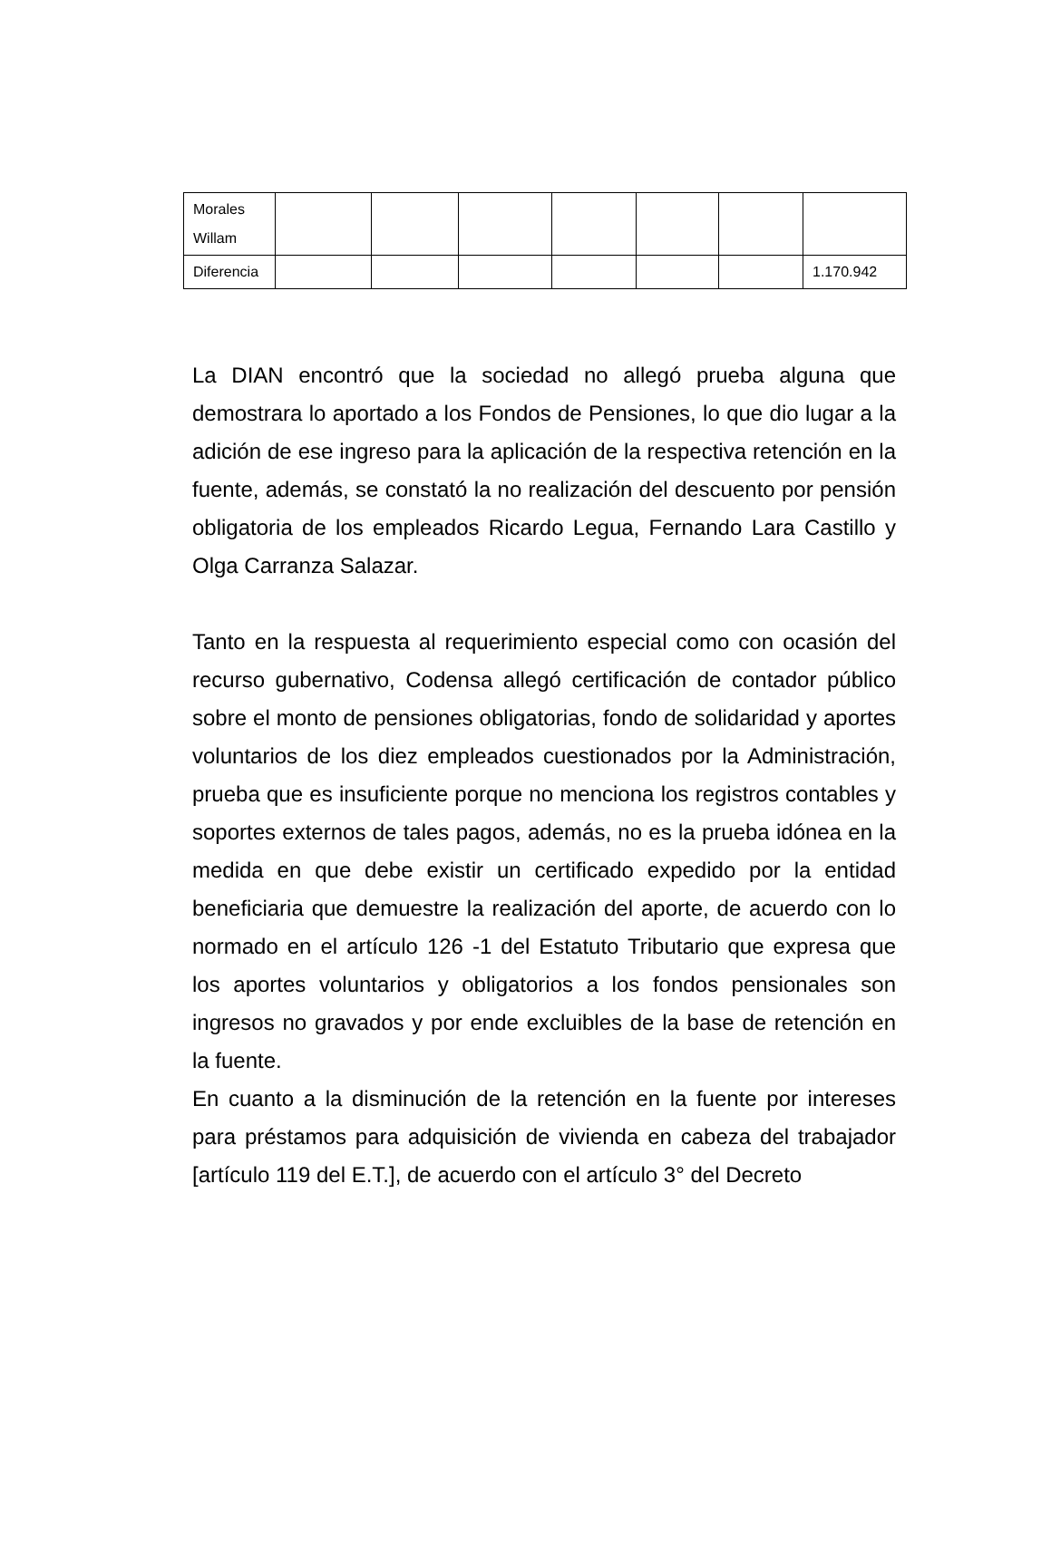| Morales Willam | | | | | | | |
| Diferencia | | | | | | | 1.170.942 |
La DIAN encontró que la sociedad no allegó prueba alguna que demostrara lo aportado a los Fondos de Pensiones, lo que dio lugar a la adición de ese ingreso para la aplicación de la respectiva retención en la fuente, además, se constató la no realización del descuento por pensión obligatoria de los empleados Ricardo Legua, Fernando Lara Castillo y Olga Carranza Salazar.
Tanto en la respuesta al requerimiento especial como con ocasión del recurso gubernativo, Codensa allegó certificación de contador público sobre el monto de pensiones obligatorias, fondo de solidaridad y aportes voluntarios de los diez empleados cuestionados por la Administración, prueba que es insuficiente porque no menciona los registros contables y soportes externos de tales pagos, además, no es la prueba idónea en la medida en que debe existir un certificado expedido por la entidad beneficiaria que demuestre la realización del aporte, de acuerdo con lo normado en el artículo 126 -1 del Estatuto Tributario que expresa que los aportes voluntarios y obligatorios a los fondos pensionales son ingresos no gravados y por ende excluibles de la base de retención en la fuente.
En cuanto a la disminución de la retención en la fuente por intereses para préstamos para adquisición de vivienda en cabeza del trabajador [artículo 119 del E.T.], de acuerdo con el artículo 3° del Decreto